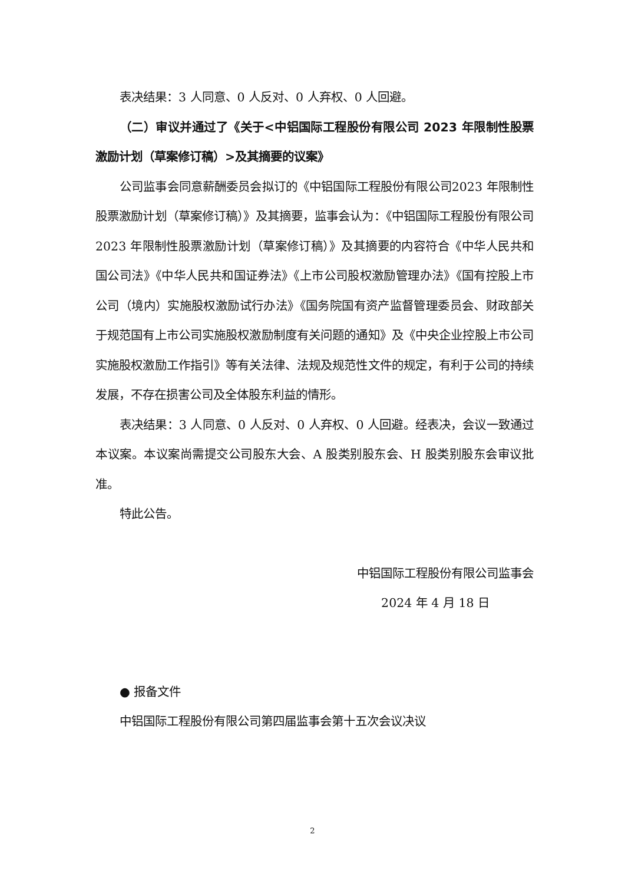表决结果：3 人同意、0 人反对、0 人弃权、0 人回避。
（二）审议并通过了《关于<中铝国际工程股份有限公司 2023 年限制性股票激励计划（草案修订稿）>及其摘要的议案》
公司监事会同意薪酬委员会拟订的《中铝国际工程股份有限公司2023 年限制性股票激励计划（草案修订稿）》及其摘要，监事会认为：《中铝国际工程股份有限公司 2023 年限制性股票激励计划（草案修订稿）》及其摘要的内容符合《中华人民共和国公司法》《中华人民共和国证券法》《上市公司股权激励管理办法》《国有控股上市公司（境内）实施股权激励试行办法》《国务院国有资产监督管理委员会、财政部关于规范国有上市公司实施股权激励制度有关问题的通知》及《中央企业控股上市公司实施股权激励工作指引》等有关法律、法规及规范性文件的规定，有利于公司的持续发展，不存在损害公司及全体股东利益的情形。
表决结果：3 人同意、0 人反对、0 人弃权、0 人回避。经表决，会议一致通过本议案。本议案尚需提交公司股东大会、A 股类别股东会、H 股类别股东会审议批准。
特此公告。
中铝国际工程股份有限公司监事会
2024 年 4 月 18 日
● 报备文件
中铝国际工程股份有限公司第四届监事会第十五次会议决议
2